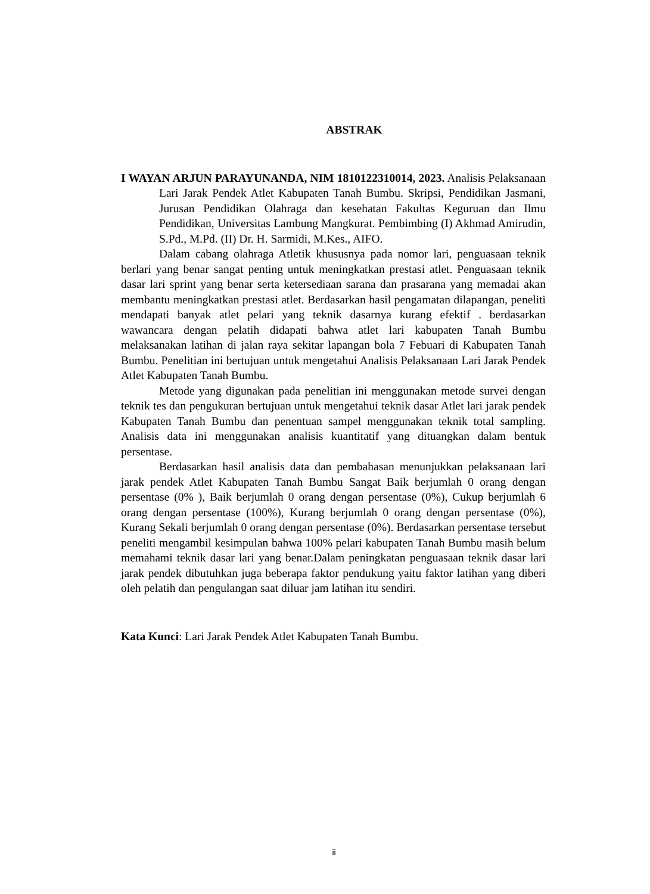ABSTRAK
I WAYAN ARJUN PARAYUNANDA, NIM 1810122310014, 2023. Analisis Pelaksanaan Lari Jarak Pendek Atlet Kabupaten Tanah Bumbu. Skripsi, Pendidikan Jasmani, Jurusan Pendidikan Olahraga dan kesehatan Fakultas Keguruan dan Ilmu Pendidikan, Universitas Lambung Mangkurat. Pembimbing (I) Akhmad Amirudin, S.Pd., M.Pd. (II) Dr. H. Sarmidi, M.Kes., AIFO.
Dalam cabang olahraga Atletik khususnya pada nomor lari, penguasaan teknik berlari yang benar sangat penting untuk meningkatkan prestasi atlet. Penguasaan teknik dasar lari sprint yang benar serta ketersediaan sarana dan prasarana yang memadai akan membantu meningkatkan prestasi atlet. Berdasarkan hasil pengamatan dilapangan, peneliti mendapati banyak atlet pelari yang teknik dasarnya kurang efektif . berdasarkan wawancara dengan pelatih didapati bahwa atlet lari kabupaten Tanah Bumbu melaksanakan latihan di jalan raya sekitar lapangan bola 7 Febuari di Kabupaten Tanah Bumbu. Penelitian ini bertujuan untuk mengetahui Analisis Pelaksanaan Lari Jarak Pendek Atlet Kabupaten Tanah Bumbu.
Metode yang digunakan pada penelitian ini menggunakan metode survei dengan teknik tes dan pengukuran bertujuan untuk mengetahui teknik dasar Atlet lari jarak pendek Kabupaten Tanah Bumbu dan penentuan sampel menggunakan teknik total sampling. Analisis data ini menggunakan analisis kuantitatif yang dituangkan dalam bentuk persentase.
Berdasarkan hasil analisis data dan pembahasan menunjukkan pelaksanaan lari jarak pendek Atlet Kabupaten Tanah Bumbu Sangat Baik berjumlah 0 orang dengan persentase (0% ), Baik berjumlah 0 orang dengan persentase (0%), Cukup berjumlah 6 orang dengan persentase (100%), Kurang berjumlah 0 orang dengan persentase (0%), Kurang Sekali berjumlah 0 orang dengan persentase (0%). Berdasarkan persentase tersebut peneliti mengambil kesimpulan bahwa 100% pelari kabupaten Tanah Bumbu masih belum memahami teknik dasar lari yang benar.Dalam peningkatan penguasaan teknik dasar lari jarak pendek dibutuhkan juga beberapa faktor pendukung yaitu faktor latihan yang diberi oleh pelatih dan pengulangan saat diluar jam latihan itu sendiri.
Kata Kunci: Lari Jarak Pendek Atlet Kabupaten Tanah Bumbu.
ii